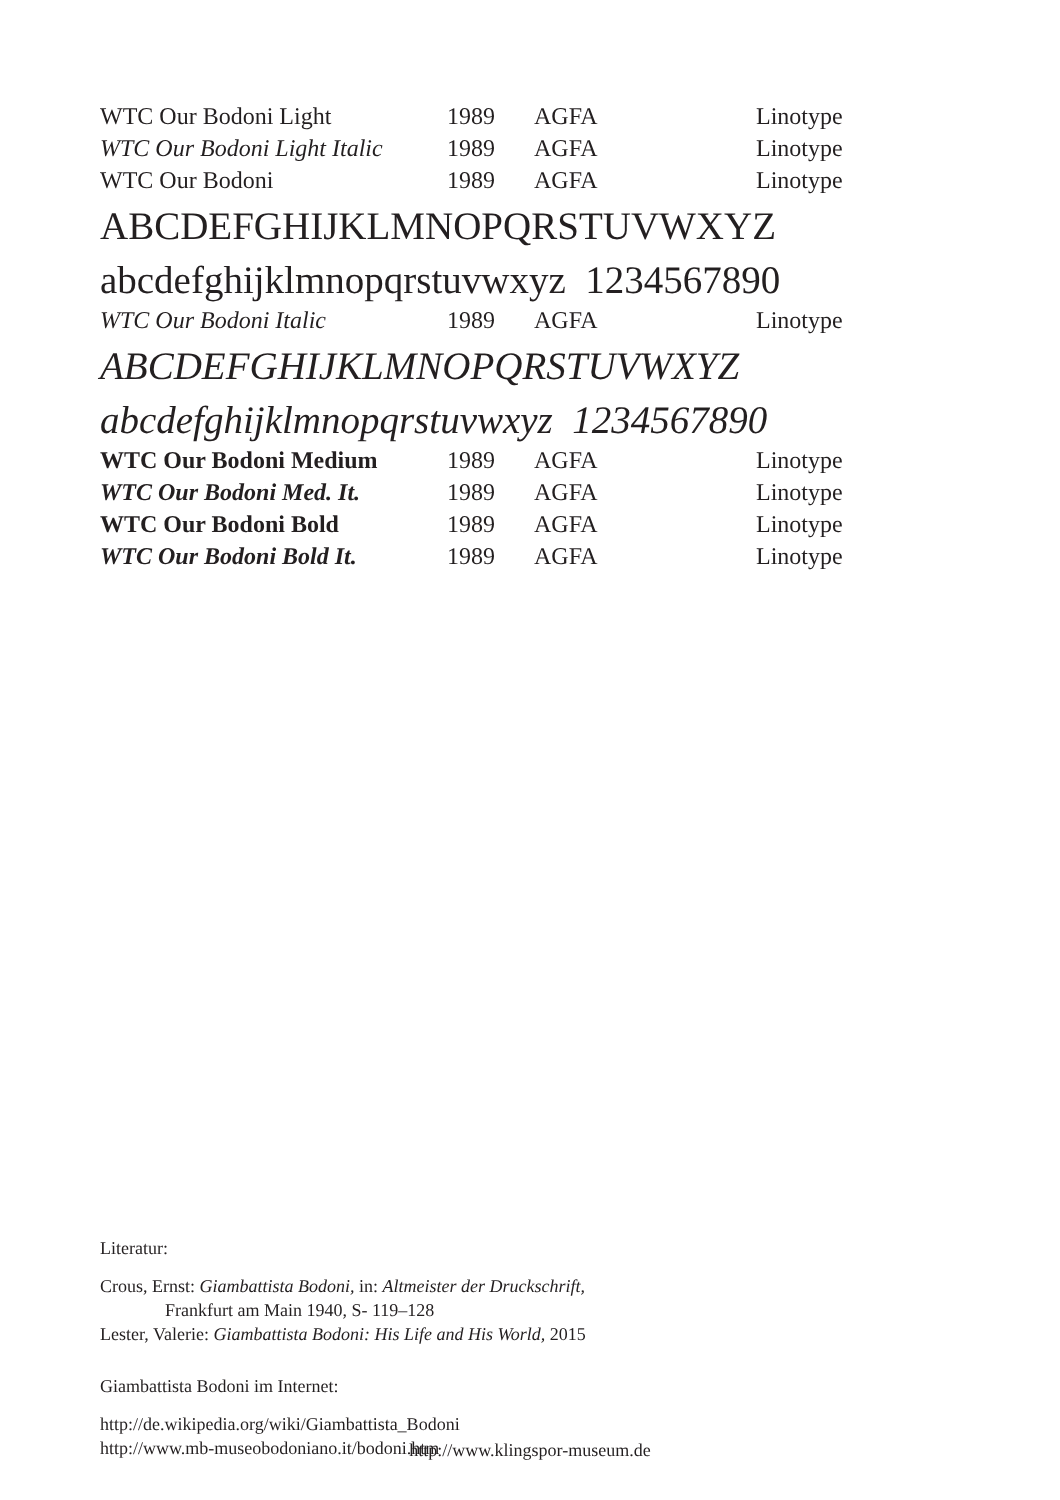| WTC Our Bodoni Light | 1989 | AGFA | Linotype |
| WTC Our Bodoni Light Italic | 1989 | AGFA | Linotype |
| WTC Our Bodoni | 1989 | AGFA | Linotype |
| ABCDEFGHIJKLMNOPQRSTUVWXYZ | | | |
| abcdefghijklmnopqrstuvwxyz 1234567890 | | | |
| WTC Our Bodoni Italic | 1989 | AGFA | Linotype |
| ABCDEFGHIJKLMNOPQRSTUVWXYZ | | | |
| abcdefghijklmnopqrstuvwxyz 1234567890 | | | |
| WTC Our Bodoni Medium | 1989 | AGFA | Linotype |
| WTC Our Bodoni Med. It. | 1989 | AGFA | Linotype |
| WTC Our Bodoni Bold | 1989 | AGFA | Linotype |
| WTC Our Bodoni Bold It. | 1989 | AGFA | Linotype |
Literatur:
Crous, Ernst: Giambattista Bodoni, in: Altmeister der Druckschrift,
Frankfurt am Main 1940, S- 119–128
Lester, Valerie: Giambattista Bodoni: His Life and His World, 2015
Giambattista Bodoni im Internet:
http://de.wikipedia.org/wiki/Giambattista_Bodoni
http://www.mb-museobodoniano.it/bodoni.htm
http://www.klingspor-museum.de